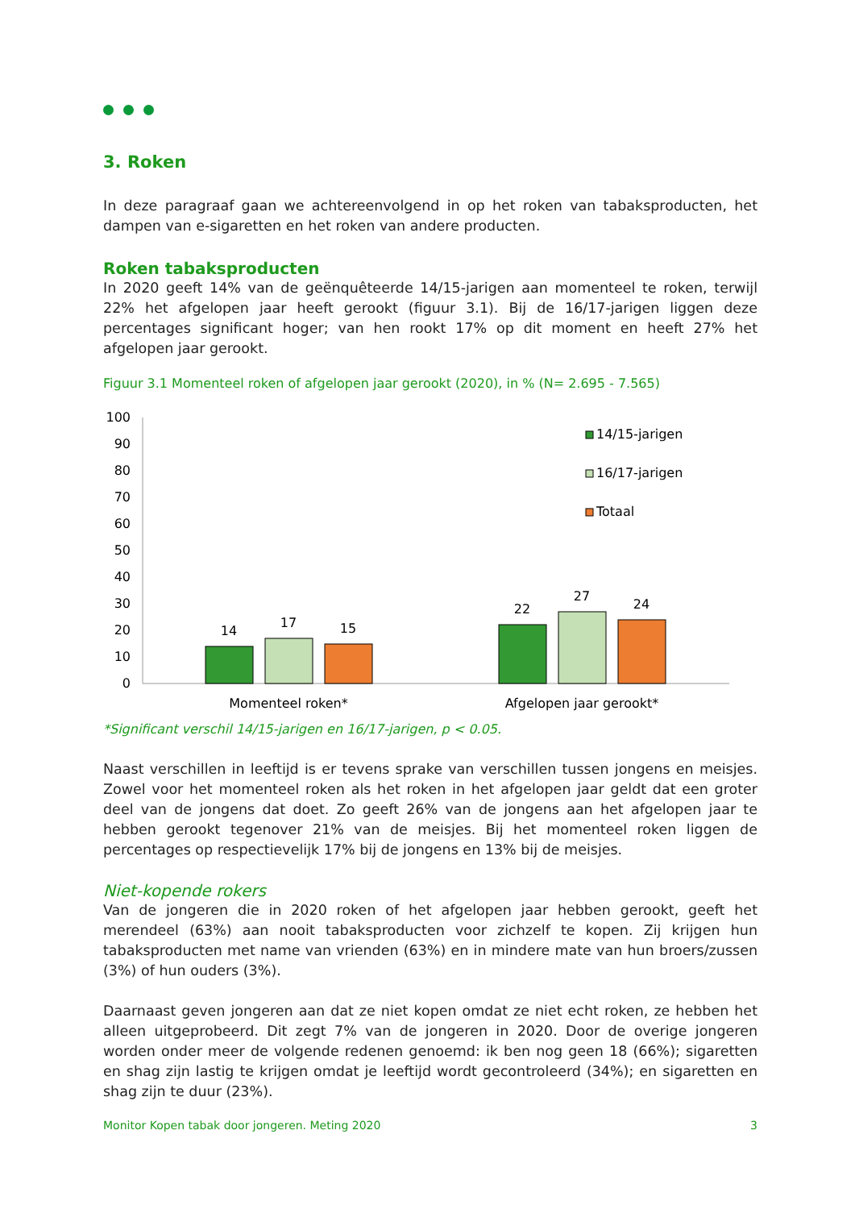3. Roken
In deze paragraaf gaan we achtereenvolgend in op het roken van tabaksproducten, het dampen van e-sigaretten en het roken van andere producten.
Roken tabaksproducten
In 2020 geeft 14% van de geënquêteerde 14/15-jarigen aan momenteel te roken, terwijl 22% het afgelopen jaar heeft gerookt (figuur 3.1). Bij de 16/17-jarigen liggen deze percentages significant hoger; van hen rookt 17% op dit moment en heeft 27% het afgelopen jaar gerookt.
Figuur 3.1 Momenteel roken of afgelopen jaar gerookt (2020), in % (N= 2.695 - 7.565)
100
90
80
70
60
50
40
30
20
10
0
14
17
15
22
27
24
Momenteel roken*
Afgelopen jaar gerookt*
14/15-jarigen
16/17-jarigen
Totaal
*Significant verschil 14/15-jarigen en 16/17-jarigen, p < 0.05.
Naast verschillen in leeftijd is er tevens sprake van verschillen tussen jongens en meisjes. Zowel voor het momenteel roken als het roken in het afgelopen jaar geldt dat een groter deel van de jongens dat doet. Zo geeft 26% van de jongens aan het afgelopen jaar te hebben gerookt tegenover 21% van de meisjes. Bij het momenteel roken liggen de percentages op respectievelijk 17% bij de jongens en 13% bij de meisjes.
Niet-kopende rokers
Van de jongeren die in 2020 roken of het afgelopen jaar hebben gerookt, geeft het merendeel (63%) aan nooit tabaksproducten voor zichzelf te kopen. Zij krijgen hun tabaksproducten met name van vrienden (63%) en in mindere mate van hun broers/zussen (3%) of hun ouders (3%).
Daarnaast geven jongeren aan dat ze niet kopen omdat ze niet echt roken, ze hebben het alleen uitgeprobeerd. Dit zegt 7% van de jongeren in 2020. Door de overige jongeren worden onder meer de volgende redenen genoemd: ik ben nog geen 18 (66%); sigaretten en shag zijn lastig te krijgen omdat je leeftijd wordt gecontroleerd (34%); en sigaretten en shag zijn te duur (23%).
Monitor Kopen tabak door jongeren. Meting 2020 3